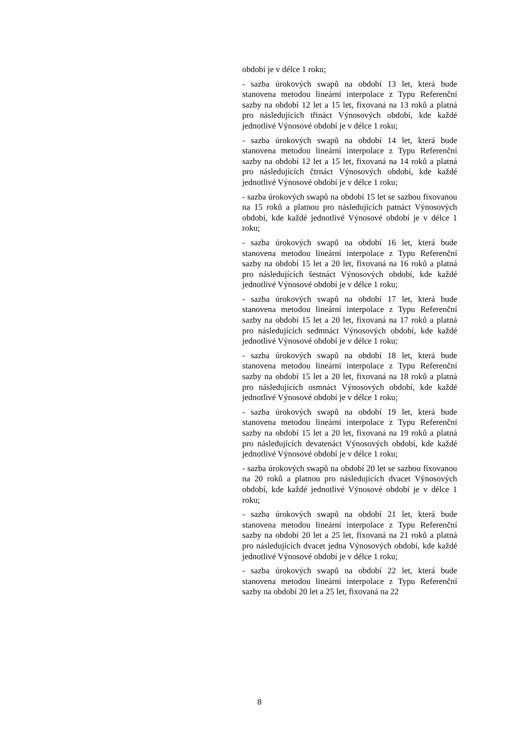období je v délce 1 roku;
- sazba úrokových swapů na období 13 let, která bude stanovena metodou lineární interpolace z Typu Referenční sazby na období 12 let a 15 let, fixovaná na 13 roků a platná pro následujících třináct Výnosových období, kde každé jednotlivé Výnosové období je v délce 1 roku;
- sazba úrokových swapů na období 14 let, která bude stanovena metodou lineární interpolace z Typu Referenční sazby na období 12 let a 15 let, fixovaná na 14 roků a platná pro následujících čtrnáct Výnosových období, kde každé jednotlivé Výnosové období je v délce 1 roku;
- sazba úrokových swapů na období 15 let se sazbou fixovanou na 15 roků a platnou pro následujících patnáct Výnosových období, kde každé jednotlivé Výnosové období je v délce 1 roku;
- sazba úrokových swapů na období 16 let, která bude stanovena metodou lineární interpolace z Typu Referenční sazby na období 15 let a 20 let, fixovaná na 16 roků a platná pro následujících šestnáct Výnosových období, kde každé jednotlivé Výnosové období je v délce 1 roku;
- sazba úrokových swapů na období 17 let, která bude stanovena metodou lineární interpolace z Typu Referenční sazby na období 15 let a 20 let, fixovaná na 17 roků a platná pro následujících sedmnáct Výnosových období, kde každé jednotlivé Výnosové období je v délce 1 roku;
- sazba úrokových swapů na období 18 let, která bude stanovena metodou lineární interpolace z Typu Referenční sazby na období 15 let a 20 let, fixovaná na 18 roků a platná pro následujících osmnáct Výnosových období, kde každé jednotlivé Výnosové období je v délce 1 roku;
- sazba úrokových swapů na období 19 let, která bude stanovena metodou lineární interpolace z Typu Referenční sazby na období 15 let a 20 let, fixovaná na 19 roků a platná pro následujících devatenáct Výnosových období, kde každé jednotlivé Výnosové období je v délce 1 roku;
- sazba úrokových swapů na období 20 let se sazbou fixovanou na 20 roků a platnou pro následujících dvacet Výnosových období, kde každé jednotlivé Výnosové období je v délce 1 roku;
- sazba úrokových swapů na období 21 let, která bude stanovena metodou lineární interpolace z Typu Referenční sazby na období 20 let a 25 let, fixovaná na 21 roků a platná pro následujících dvacet jedna Výnosových období, kde každé jednotlivé Výnosové období je v délce 1 roku;
- sazba úrokových swapů na období 22 let, která bude stanovena metodou lineární interpolace z Typu Referenční sazby na období 20 let a 25 let, fixovaná na 22
8